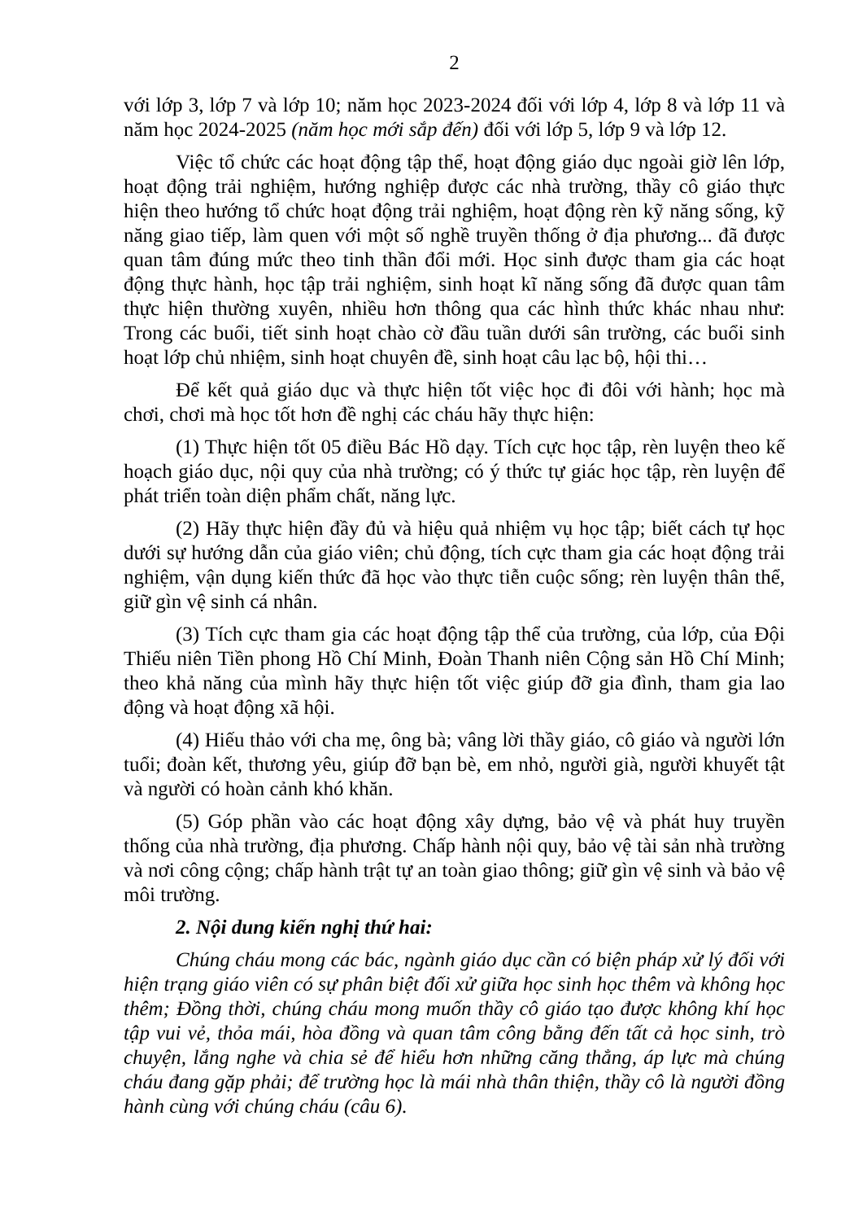2
với lớp 3, lớp 7 và lớp 10; năm học 2023-2024 đối với lớp 4, lớp 8 và lớp 11 và năm học 2024-2025 (năm học mới sắp đến) đối với lớp 5, lớp 9 và lớp 12.
Việc tổ chức các hoạt động tập thể, hoạt động giáo dục ngoài giờ lên lớp, hoạt động trải nghiệm, hướng nghiệp được các nhà trường, thầy cô giáo thực hiện theo hướng tổ chức hoạt động trải nghiệm, hoạt động rèn kỹ năng sống, kỹ năng giao tiếp, làm quen với một số nghề truyền thống ở địa phương... đã được quan tâm đúng mức theo tinh thần đổi mới. Học sinh được tham gia các hoạt động thực hành, học tập trải nghiệm, sinh hoạt kĩ năng sống đã được quan tâm thực hiện thường xuyên, nhiều hơn thông qua các hình thức khác nhau như: Trong các buổi, tiết sinh hoạt chào cờ đầu tuần dưới sân trường, các buổi sinh hoạt lớp chủ nhiệm, sinh hoạt chuyên đề, sinh hoạt câu lạc bộ, hội thi…
Để kết quả giáo dục và thực hiện tốt việc học đi đôi với hành; học mà chơi, chơi mà học tốt hơn đề nghị các cháu hãy thực hiện:
(1) Thực hiện tốt 05 điều Bác Hồ dạy. Tích cực học tập, rèn luyện theo kế hoạch giáo dục, nội quy của nhà trường; có ý thức tự giác học tập, rèn luyện để phát triển toàn diện phẩm chất, năng lực.
(2) Hãy thực hiện đầy đủ và hiệu quả nhiệm vụ học tập; biết cách tự học dưới sự hướng dẫn của giáo viên; chủ động, tích cực tham gia các hoạt động trải nghiệm, vận dụng kiến thức đã học vào thực tiễn cuộc sống; rèn luyện thân thể, giữ gìn vệ sinh cá nhân.
(3) Tích cực tham gia các hoạt động tập thể của trường, của lớp, của Đội Thiếu niên Tiền phong Hồ Chí Minh, Đoàn Thanh niên Cộng sản Hồ Chí Minh; theo khả năng của mình hãy thực hiện tốt việc giúp đỡ gia đình, tham gia lao động và hoạt động xã hội.
(4) Hiếu thảo với cha mẹ, ông bà; vâng lời thầy giáo, cô giáo và người lớn tuổi; đoàn kết, thương yêu, giúp đỡ bạn bè, em nhỏ, người già, người khuyết tật và người có hoàn cảnh khó khăn.
(5) Góp phần vào các hoạt động xây dựng, bảo vệ và phát huy truyền thống của nhà trường, địa phương. Chấp hành nội quy, bảo vệ tài sản nhà trường và nơi công cộng; chấp hành trật tự an toàn giao thông; giữ gìn vệ sinh và bảo vệ môi trường.
2. Nội dung kiến nghị thứ hai:
Chúng cháu mong các bác, ngành giáo dục cần có biện pháp xử lý đối với hiện trạng giáo viên có sự phân biệt đối xử giữa học sinh học thêm và không học thêm; Đồng thời, chúng cháu mong muốn thầy cô giáo tạo được không khí học tập vui vẻ, thỏa mái, hòa đồng và quan tâm công bằng đến tất cả học sinh, trò chuyện, lắng nghe và chia sẻ để hiểu hơn những căng thẳng, áp lực mà chúng cháu đang gặp phải; để trường học là mái nhà thân thiện, thầy cô là người đồng hành cùng với chúng cháu (câu 6).